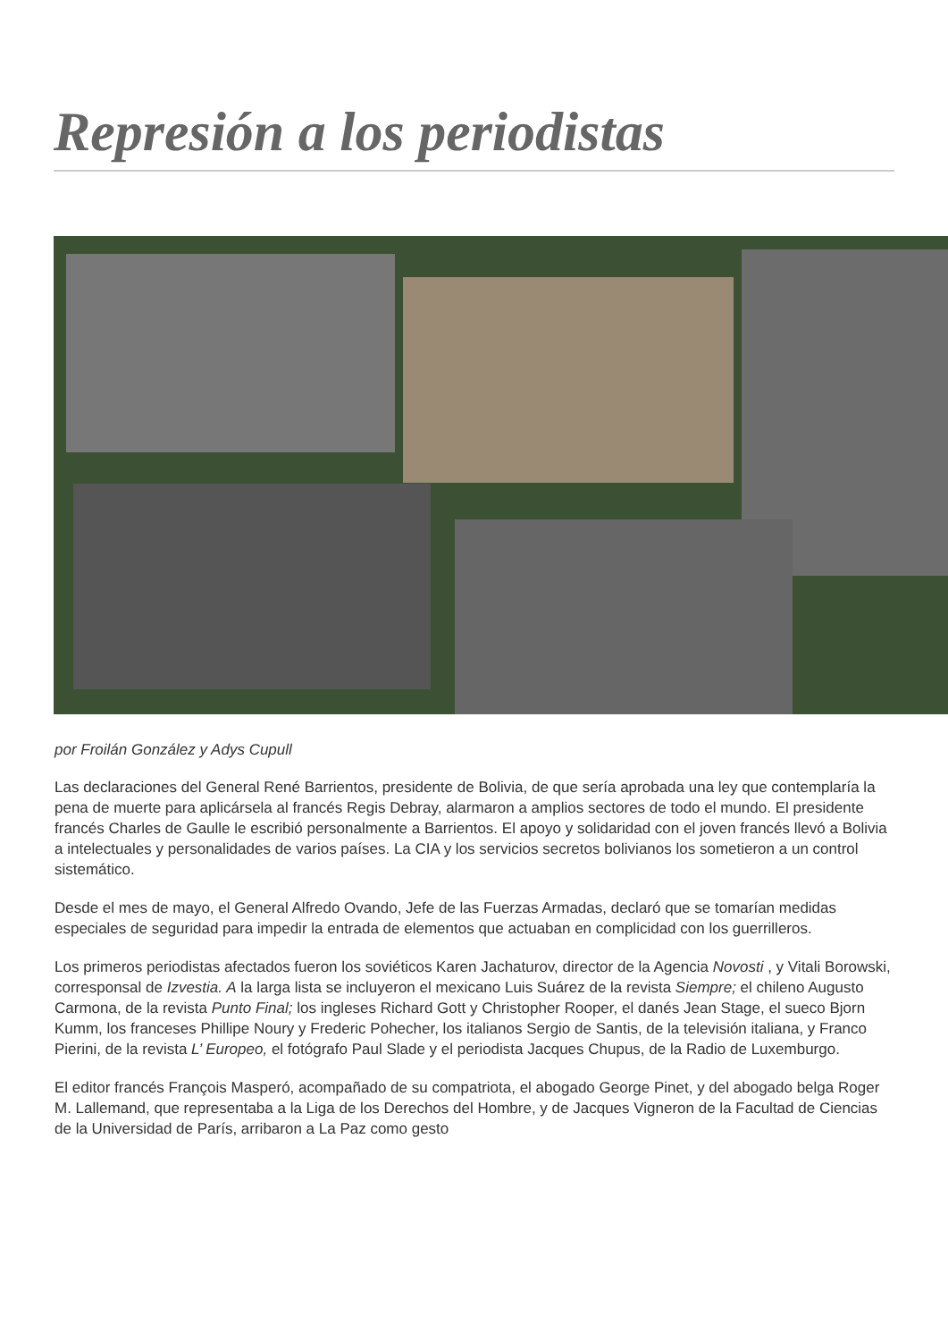Represión a los periodistas
por Froilán González y Adys Cupull
Las declaraciones del General René Barrientos, presidente de Bolivia, de que sería aprobada una ley que contemplaría la pena de muerte para aplicársela al francés Regis Debray, alarmaron a amplios sectores de todo el mundo. El presidente francés Charles de Gaulle le escribió personalmente a Barrientos. El apoyo y solidaridad con el joven francés llevó a Bolivia a intelectuales y personalidades de varios países. La CIA y los servicios secretos bolivianos los sometieron a un control sistemático.
Desde el mes de mayo, el General Alfredo Ovando, Jefe de las Fuerzas Armadas, declaró que se tomarían medidas especiales de seguridad para impedir la entrada de elementos que actuaban en complicidad con los guerrilleros.
Los primeros periodistas afectados fueron los soviéticos Karen Jachaturov, director de la Agencia Novosti , y Vitali Borowski, corresponsal de Izvestia. A la larga lista se incluyeron el mexicano Luis Suárez de la revista Siempre; el chileno Augusto Carmona, de la revista Punto Final; los ingleses Richard Gott y Christopher Rooper, el danés Jean Stage, el sueco Bjorn Kumm, los franceses Phillipe Noury y Frederic Pohecher, los italianos Sergio de Santis, de la televisión italiana, y Franco Pierini, de la revista L’ Europeo, el fotógrafo Paul Slade y el periodista Jacques Chupus, de la Radio de Luxemburgo.
El editor francés François Masperó, acompañado de su compatriota, el abogado George Pinet, y del abogado belga Roger M. Lallemand, que representaba a la Liga de los Derechos del Hombre, y de Jacques Vigneron de la Facultad de Ciencias de la Universidad de París, arribaron a La Paz como gesto